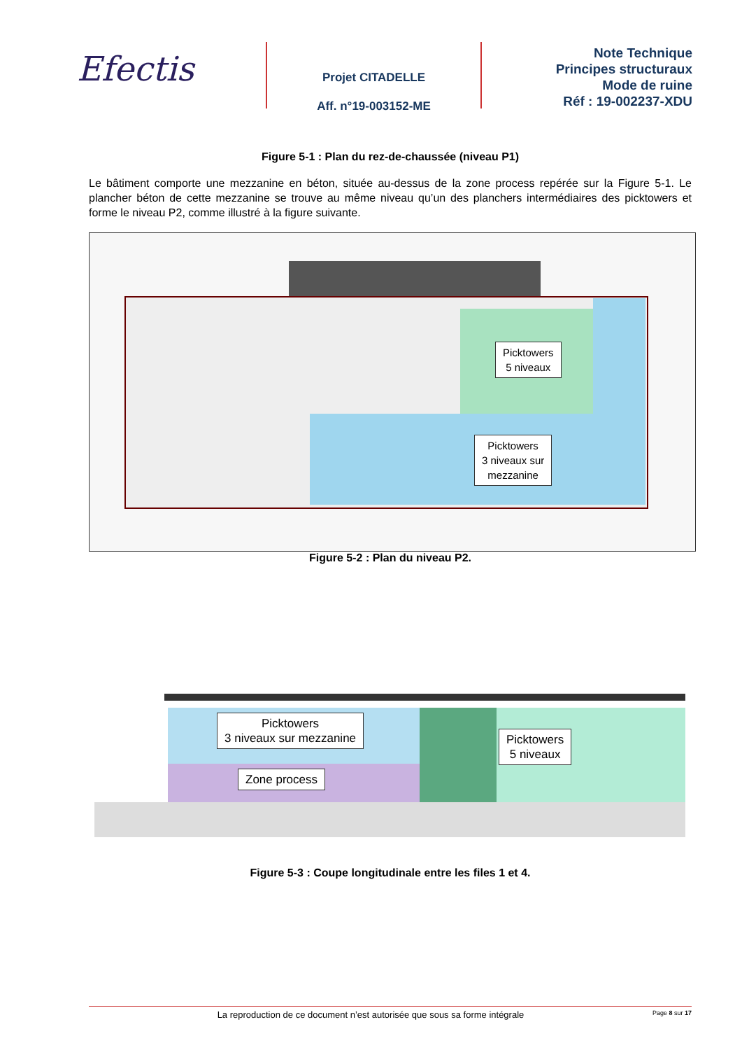Efectis
Projet CITADELLE
Aff. n°19-003152-ME
Note Technique
Principes structuraux
Mode de ruine
Réf : 19-002237-XDU
Figure 5-1 : Plan du rez-de-chaussée (niveau P1)
Le bâtiment comporte une mezzanine en béton, située au-dessus de la zone process repérée sur la Figure 5-1. Le plancher béton de cette mezzanine se trouve au même niveau qu’un des planchers intermédiaires des picktowers et forme le niveau P2, comme illustré à la figure suivante.
Picktowers
5 niveaux
Picktowers
3 niveaux sur
mezzanine
Figure 5-2 : Plan du niveau P2.
Picktowers
3 niveaux sur mezzanine
Zone process
Picktowers
5 niveaux
Figure 5-3 : Coupe longitudinale entre les files 1 et 4.
La reproduction de ce document n’est autorisée que sous sa forme intégrale Page 8 sur 17